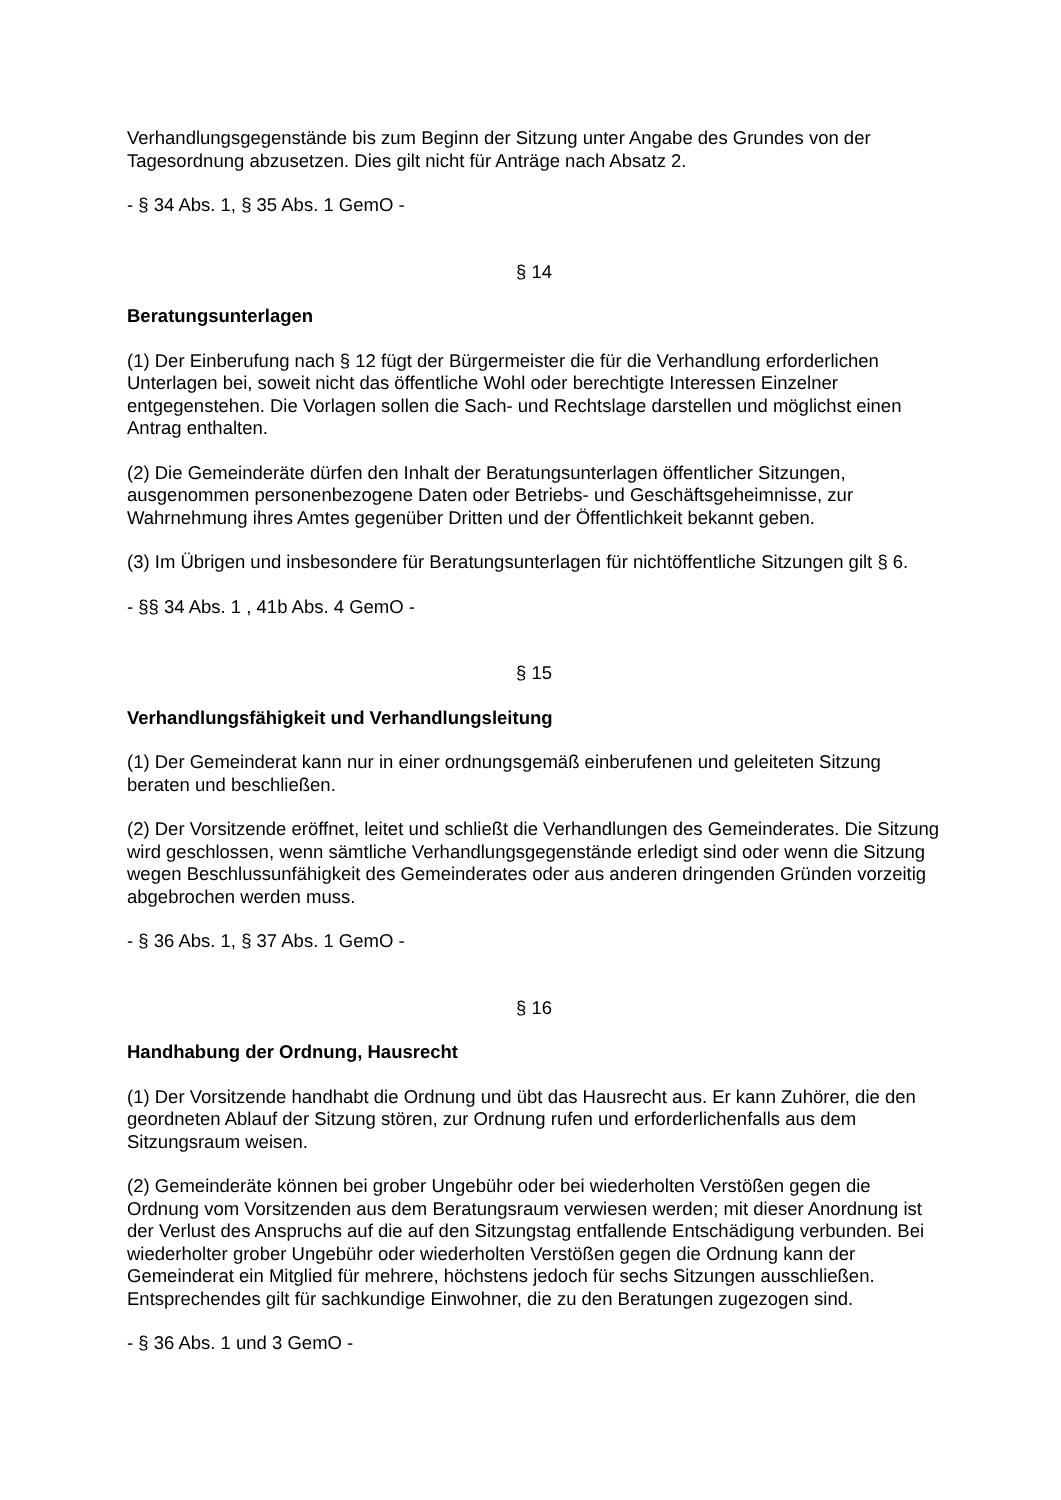Verhandlungsgegenstände bis zum Beginn der Sitzung unter Angabe des Grundes von der Tagesordnung abzusetzen. Dies gilt nicht für Anträge nach Absatz 2.
- § 34 Abs. 1, § 35 Abs. 1 GemO -
§ 14
Beratungsunterlagen
(1) Der Einberufung nach § 12 fügt der Bürgermeister die für die Verhandlung erforderlichen Unterlagen bei, soweit nicht das öffentliche Wohl oder berechtigte Interessen Einzelner entgegenstehen. Die Vorlagen sollen die Sach- und Rechtslage darstellen und möglichst einen Antrag enthalten.
(2) Die Gemeinderäte dürfen den Inhalt der Beratungsunterlagen öffentlicher Sitzungen, ausgenommen personenbezogene Daten oder Betriebs- und Geschäftsgeheimnisse, zur Wahrnehmung ihres Amtes gegenüber Dritten und der Öffentlichkeit bekannt geben.
(3) Im Übrigen und insbesondere für Beratungsunterlagen für nichtöffentliche Sitzungen gilt § 6.
- §§ 34 Abs. 1 , 41b Abs. 4 GemO -
§ 15
Verhandlungsfähigkeit und Verhandlungsleitung
(1) Der Gemeinderat kann nur in einer ordnungsgemäß einberufenen und geleiteten Sitzung beraten und beschließen.
(2) Der Vorsitzende eröffnet, leitet und schließt die Verhandlungen des Gemeinderates. Die Sitzung wird geschlossen, wenn sämtliche Verhandlungsgegenstände erledigt sind oder wenn die Sitzung wegen Beschlussunfähigkeit des Gemeinderates oder aus anderen dringenden Gründen vorzeitig abgebrochen werden muss.
- § 36 Abs. 1, § 37 Abs. 1 GemO -
§ 16
Handhabung der Ordnung, Hausrecht
(1) Der Vorsitzende handhabt die Ordnung und übt das Hausrecht aus. Er kann Zuhörer, die den geordneten Ablauf der Sitzung stören, zur Ordnung rufen und erforderlichenfalls aus dem Sitzungsraum weisen.
(2) Gemeinderäte können bei grober Ungebühr oder bei wiederholten Verstößen gegen die Ordnung vom Vorsitzenden aus dem Beratungsraum verwiesen werden; mit dieser Anordnung ist der Verlust des Anspruchs auf die auf den Sitzungstag entfallende Entschädigung verbunden. Bei wiederholter grober Ungebühr oder wiederholten Verstößen gegen die Ordnung kann der Gemeinderat ein Mitglied für mehrere, höchstens jedoch für sechs Sitzungen ausschließen. Entsprechendes gilt für sachkundige Einwohner, die zu den Beratungen zugezogen sind.
- § 36 Abs. 1 und 3 GemO -